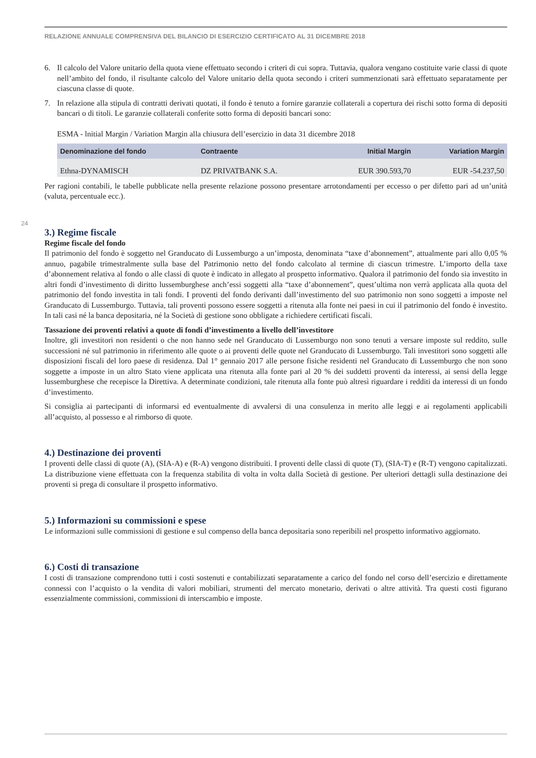RELAZIONE ANNUALE COMPRENSIVA DEL BILANCIO DI ESERCIZIO CERTIFICATO AL 31 DICEMBRE 2018
24
6. Il calcolo del Valore unitario della quota viene effettuato secondo i criteri di cui sopra. Tuttavia, qualora vengano costituite varie classi di quote nell’ambito del fondo, il risultante calcolo del Valore unitario della quota secondo i criteri summenzionati sarà effettuato separatamente per ciascuna classe di quote.
7. In relazione alla stipula di contratti derivati quotati, il fondo è tenuto a fornire garanzie collaterali a copertura dei rischi sotto forma di depositi bancari o di titoli. Le garanzie collaterali conferite sotto forma di depositi bancari sono:
ESMA - lnitial Margin / Variation Margin alla chiusura dell’esercizio in data 31 dicembre 2018
| Denominazione del fondo | Contraente | Initial Margin | Variation Margin |
| --- | --- | --- | --- |
| Ethna-DYNAMISCH | DZ PRIVATBANK S.A. | EUR 390.593,70 | EUR -54.237,50 |
Per ragioni contabili, le tabelle pubblicate nella presente relazione possono presentare arrotondamenti per eccesso o per difetto pari ad un’unità (valuta, percentuale ecc.).
3.) Regime fiscale
Regime fiscale del fondo
Il patrimonio del fondo è soggetto nel Granducato di Lussemburgo a un’imposta, denominata “taxe d’abonnement”, attualmente pari allo 0,05 % annuo, pagabile trimestralmente sulla base del Patrimonio netto del fondo calcolato al termine di ciascun trimestre. L’importo della taxe d’abonnement relativa al fondo o alle classi di quote è indicato in allegato al prospetto informativo. Qualora il patrimonio del fondo sia investito in altri fondi d’investimento di diritto lussemburghese anch’essi soggetti alla “taxe d’abonnement”, quest’ultima non verrà applicata alla quota del patrimonio del fondo investita in tali fondi. I proventi del fondo derivanti dall’investimento del suo patrimonio non sono soggetti a imposte nel Granducato di Lussemburgo. Tuttavia, tali proventi possono essere soggetti a ritenuta alla fonte nei paesi in cui il patrimonio del fondo è investito. In tali casi né la banca depositaria, né la Società di gestione sono obbligate a richiedere certificati fiscali.
Tassazione dei proventi relativi a quote di fondi d’investimento a livello dell’investitore
Inoltre, gli investitori non residenti o che non hanno sede nel Granducato di Lussemburgo non sono tenuti a versare imposte sul reddito, sulle successioni né sul patrimonio in riferimento alle quote o ai proventi delle quote nel Granducato di Lussemburgo. Tali investitori sono soggetti alle disposizioni fiscali del loro paese di residenza. Dal 1° gennaio 2017 alle persone fisiche residenti nel Granducato di Lussemburgo che non sono soggette a imposte in un altro Stato viene applicata una ritenuta alla fonte pari al 20 % dei suddetti proventi da interessi, ai sensi della legge lussemburghese che recepisce la Direttiva. A determinate condizioni, tale ritenuta alla fonte può altresì riguardare i redditi da interessi di un fondo d’investimento.
Si consiglia ai partecipanti di informarsi ed eventualmente di avvalersi di una consulenza in merito alle leggi e ai regolamenti applicabili all’acquisto, al possesso e al rimborso di quote.
4.) Destinazione dei proventi
I proventi delle classi di quote (A), (SIA-A) e (R-A) vengono distribuiti. I proventi delle classi di quote (T), (SIA-T) e (R-T) vengono capitalizzati. La distribuzione viene effettuata con la frequenza stabilita di volta in volta dalla Società di gestione. Per ulteriori dettagli sulla destinazione dei proventi si prega di consultare il prospetto informativo.
5.) Informazioni su commissioni e spese
Le informazioni sulle commissioni di gestione e sul compenso della banca depositaria sono reperibili nel prospetto informativo aggiornato.
6.) Costi di transazione
I costi di transazione comprendono tutti i costi sostenuti e contabilizzati separatamente a carico del fondo nel corso dell’esercizio e direttamente connessi con l’acquisto o la vendita di valori mobiliari, strumenti del mercato monetario, derivati o altre attività. Tra questi costi figurano essenzialmente commissioni, commissioni di interscambio e imposte.